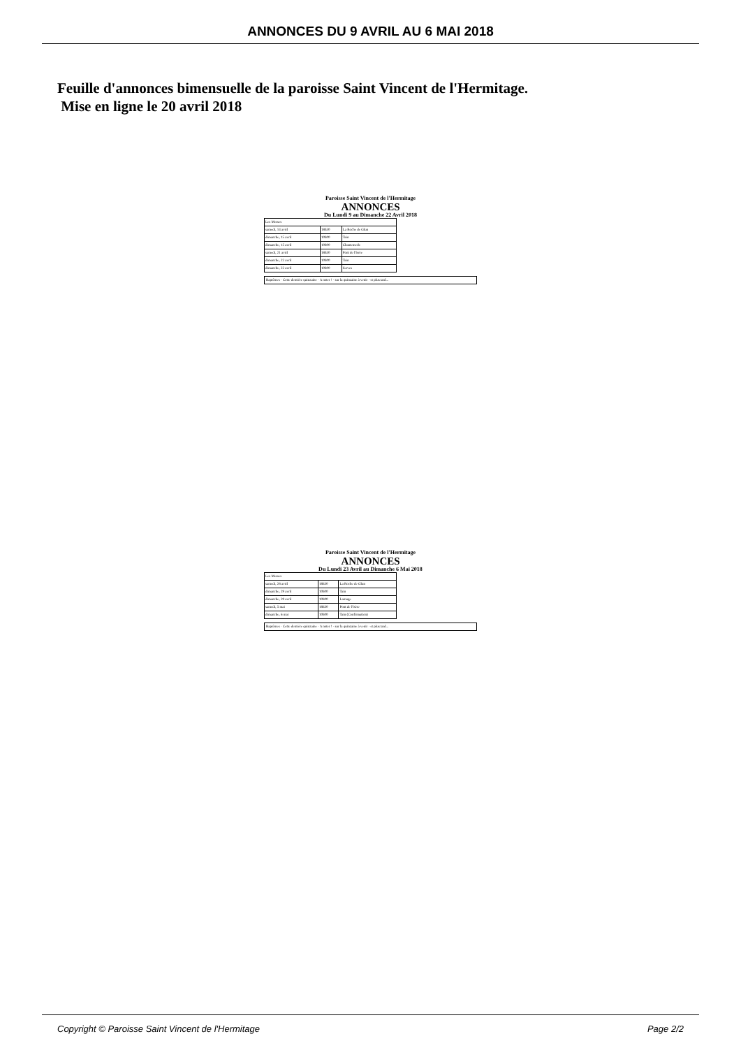ANNONCES DU 9 AVRIL AU 6 MAI 2018
Feuille d'annonces bimensuelle de la paroisse Saint Vincent de l'Hermitage.
Mise en ligne le 20 avril 2018
Paroisse Saint Vincent de l'Hermitage
ANNONCES
Du Lundi 9 au Dimanche 22 Avril 2018
| Les Messes | | |
| samedi, 14 avril | 18h30 | La Roche de Glun |
| dimanche, 15 avril | 10h00 | Tain |
| dimanche, 15 avril | 10h00 | Chantemerle |
| samedi, 21 avril | 18h30 | Pont de l'Isère |
| dimanche, 22 avril | 10h00 | Tain |
| dimanche, 22 avril | 10h00 | Serves |
Baptêmes · Cette dernière quinzaine · A noter ! · sur la quinzaine à venir · et plus tard...
Paroisse Saint Vincent de l'Hermitage
ANNONCES
Du Lundi 23 Avril au Dimanche 6 Mai 2018
| Les Messes | | |
| samedi, 28 avril | 18h30 | La Roche de Glun |
| dimanche, 29 avril | 10h00 | Tain |
| dimanche, 29 avril | 10h00 | Larnage |
| samedi, 5 mai | 18h30 | Pont de l'Isère |
| dimanche, 6 mai | 10h00 | Tain (Confirmation) |
Baptêmes · Cette dernière quinzaine · A noter ! · sur la quinzaine à venir · et plus tard...
Copyright © Paroisse Saint Vincent de l'Hermitage Page 2/2